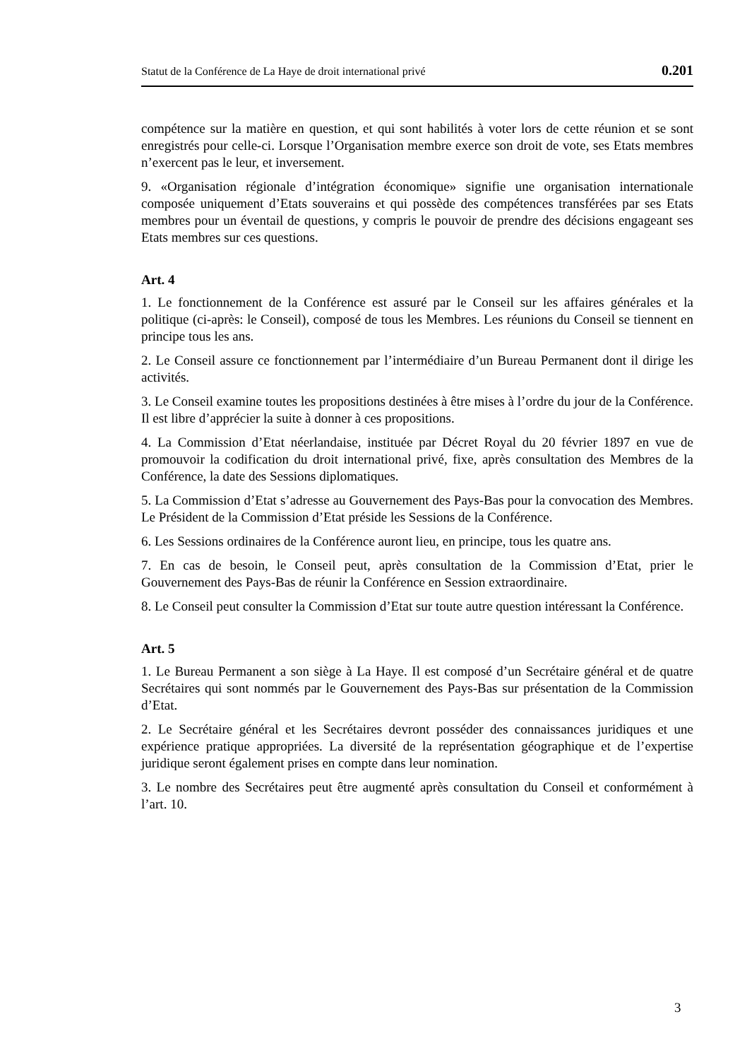Statut de la Conférence de La Haye de droit international privé 0.201
compétence sur la matière en question, et qui sont habilités à voter lors de cette réunion et se sont enregistrés pour celle-ci. Lorsque l’Organisation membre exerce son droit de vote, ses Etats membres n’exercent pas le leur, et inversement.
9. «Organisation régionale d’intégration économique» signifie une organisation internationale composée uniquement d’Etats souverains et qui possède des compétences transférées par ses Etats membres pour un éventail de questions, y compris le pouvoir de prendre des décisions engageant ses Etats membres sur ces questions.
Art. 4
1. Le fonctionnement de la Conférence est assuré par le Conseil sur les affaires générales et la politique (ci-après: le Conseil), composé de tous les Membres. Les réunions du Conseil se tiennent en principe tous les ans.
2. Le Conseil assure ce fonctionnement par l’intermédiaire d’un Bureau Permanent dont il dirige les activités.
3. Le Conseil examine toutes les propositions destinées à être mises à l’ordre du jour de la Conférence. Il est libre d’apprécier la suite à donner à ces propositions.
4. La Commission d’Etat néerlandaise, instituée par Décret Royal du 20 février 1897 en vue de promouvoir la codification du droit international privé, fixe, après consultation des Membres de la Conférence, la date des Sessions diplomatiques.
5. La Commission d’Etat s’adresse au Gouvernement des Pays-Bas pour la convocation des Membres. Le Président de la Commission d’Etat préside les Sessions de la Conférence.
6. Les Sessions ordinaires de la Conférence auront lieu, en principe, tous les quatre ans.
7. En cas de besoin, le Conseil peut, après consultation de la Commission d’Etat, prier le Gouvernement des Pays-Bas de réunir la Conférence en Session extraordinaire.
8. Le Conseil peut consulter la Commission d’Etat sur toute autre question intéressant la Conférence.
Art. 5
1. Le Bureau Permanent a son siège à La Haye. Il est composé d’un Secrétaire général et de quatre Secrétaires qui sont nommés par le Gouvernement des Pays-Bas sur présentation de la Commission d’Etat.
2. Le Secrétaire général et les Secrétaires devront posséder des connaissances juridiques et une expérience pratique appropriées. La diversité de la représentation géographique et de l’expertise juridique seront également prises en compte dans leur nomination.
3. Le nombre des Secrétaires peut être augmenté après consultation du Conseil et conformément à l’art. 10.
3